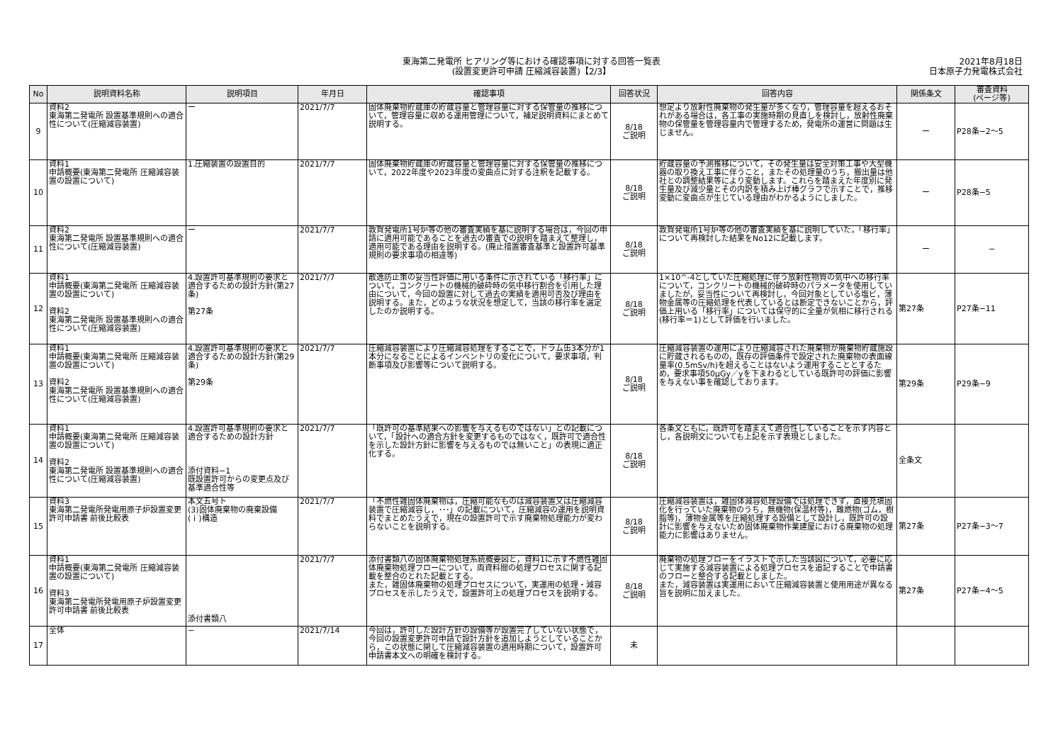東海第二発電所 ヒアリング等における確認事項に対する回答一覧表
(設置変更許可申請 圧縮減容装置)【2/3】
2021年8月18日
日本原子力発電株式会社
| No | 説明資料名称 | 説明項目 | 年月日 | 確認事項 | 回答状況 | 回答内容 | 関係条文 | 審査資料 (ページ等) |
| --- | --- | --- | --- | --- | --- | --- | --- | --- |
| 9 | 資料2 東海第二発電所 設置基準規則への適合性について(圧縮減容装置) | ー | 2021/7/7 | 固体廃棄物貯蔵庫の貯蔵容量と管理容量に対する保管量の推移について，管理容量に収める運用管理について，補足説明資料にまとめて説明する。 | 8/18 ご説明 | 想定より放射性廃棄物の発生量が多くなり，管理容量を超えるおそれがある場合は，各工事の実施時期の見直しを検討し，放射性廃棄物の保管量を管理容量内で管理するため，発電所の運営に問題は生じません。 | ー | P28条−2〜5 |
| 10 | 資料1 申請概要(東海第二発電所 圧縮減容装置の設置について) | 1.圧縮装置の設置目的 | 2021/7/7 | 固体廃棄物貯蔵庫の貯蔵容量と管理容量に対する保管量の推移について，2022年度や2023年度の変曲点に対する注釈を記載する。 | 8/18 ご説明 | 貯蔵容量の予測推移について，その発生量は安全対策工事や大型機器の取り換え工事に伴うこと，またその処理量のうち，搬出量は他社との調整結果等により変動します。これらを踏まえた年度別に発生量及び減少量とその内訳を積み上げ棒グラフで示すことで，推移変動に変曲点が生じている理由がわかるようにしました。 | ー | P28条−5 |
| 11 | 資料2 東海第二発電所 設置基準規則への適合性について(圧縮減容装置) | ー | 2021/7/7 | 敦賀発電所1号炉等の他の審査実績を基に説明する場合は，今回の申請に適用可能であることを過去の審査での説明を踏まえて整理し，適用可能である理由を説明する。(廃止措置審査基準と設置許可基準規則の要求事項の相違等) | 8/18 ご説明 | 敦賀発電所1号炉等の他の審査実績を基に説明していた，「移行率」について再検討した結果をNo12に記載します。 | ー | − |
| 12 | 資料1 申請概要(東海第二発電所 圧縮減容装置の設置について) 資料2 東海第二発電所 設置基準規則への適合性について(圧縮減容装置) | 4.設置許可基準規則の要求と適合するための設計方針(第27条) 第27条 | 2021/7/7 | 散逸防止策の妥当性評価に用いる条件に示されている「移行率」について，コンクリートの機械的破砕時の気中移行割合を引用した理由について，今回の設置に対して過去の実績を適用可否及び理由を説明する。また，どのような状況を想定して，当該の移行率を選定したのか説明する。 | 8/18 ご説明 | 1×10^-4としていた圧縮処理に伴う放射性物質の気中への移行率について，コンクリートの機械的破砕時のパラメータを使用していましたが，妥当性について再検討し，今回対象としている塩ビ，薄物金属等の圧縮処理を代表しているとは断定できないことから，評価上用いる「移行率」については保守的に全量が気相に移行される(移行率＝1)として評価を行いました。 | 第27条 | P27条−11 |
| 13 | 資料1 申請概要(東海第二発電所 圧縮減容装置の設置について) 資料2 東海第二発電所 設置基準規則への適合性について(圧縮減容装置) | 4.設置許可基準規則の要求と適合するための設計方針(第29条) 第29条 | 2021/7/7 | 圧縮減容装置により圧縮減容処理をすることで，ドラム缶3本分が1本分になることによるインベントリの変化について，要求事項，判断事項及び影響等について説明する。 | 8/18 ご説明 | 圧縮減容装置の運用により圧縮減容された廃棄物が廃棄物貯蔵施設に貯蔵されるものの，既存の評価条件で設定された廃棄物の表面線量率(0.5mSv/h)を超えることはないよう運用することとするため，要求事項50μGy／yを下まわるとしている既許可の評価に影響を与えない事を確認しております。 | 第29条 | P29条−9 |
| 14 | 資料1 申請概要(東海第二発電所 圧縮減容装置の設置について) 資料2 東海第二発電所 設置基準規則への適合性について(圧縮減容装置) | 4.設置許可基準規則の要求と適合するための設計方針 添付資料−1 既設置許可からの変更点及び基準適合性等 | 2021/7/7 | 「既許可の基準結果への影響を与えるものではない」との記載について，「設計への適合方針を変更するものではなく，既許可で適合性を示した設計方針に影響を与えるものでは無いこと」の表現に適正化する。 | 8/18 ご説明 | 各条文ともに，既許可を踏まえて適合性していることを示す内容とし，各説明文についても上記を示す表現としました。 | 全条文 | |
| 15 | 資料3 東海第二発電所発電用原子炉設置変更許可申請書 前後比較表 | 本文五号ト (3)固体廃棄物の廃棄設備 (ｉ)構造 | 2021/7/7 | 「不燃性雑固体廃棄物は，圧縮可能なものは減容装置又は圧縮減容装置で圧縮減容し，･･･」の記載について，圧縮減容の運用を説明資料でまとめたうえで，現在の設置許可で示す廃棄物処理能力が変わらないことを説明する。 | 8/18 ご説明 | 圧縮減容装置は，雑固体減容処理設備では処理できず，直接充填固化を行っていた廃棄物のうち，無機物(保温材等)，難燃物(ゴム，樹脂等)，薄物金属等を圧縮処理する設備として設計し，既許可の設計に影響を与えないため固体廃棄物作業建屋における廃棄物の処理能力に影響はありません。 | 第27条 | P27条−3〜7 |
| 16 | 資料1 申請概要(東海第二発電所 圧縮減容装置の設置について) 資料3 東海第二発電所発電用原子炉設置変更許可申請書 前後比較表 | 添付書類八 | 2021/7/7 | 添付書類八の固体廃棄物処理系統概要図と，資料1に示す不燃性雑固体廃棄物処理フローについて，両資料間の処理プロセスに関する記載を整合のとれた記載とする。 また，雑固体廃棄物の処理プロセスについて，実運用の処理・減容プロセスを示したうえで，設置許可上の処理プロセスを説明する。 | 8/18 ご説明 | 廃棄物の処理フローをイラストで示した当該図について，必要に応じて実施する減容装置による処理プロセスを追記することで申請書のフローと整合する記載としました。 また，減容装置は実運用において圧縮減容装置と使用用途が異なる旨を説明に加えました。 | 第27条 | P27条−4〜5 |
| 17 | 全体 | − | 2021/7/14 | 今回は，許可した設計方針の設備等が設置完了していない状態で，今回の設置変更許可申請で設計方針を追加しようとしていることから，この状態に関して圧縮減容装置の適用時期について，設置許可申請書本文への明確を検討する。 | 未 | | | |